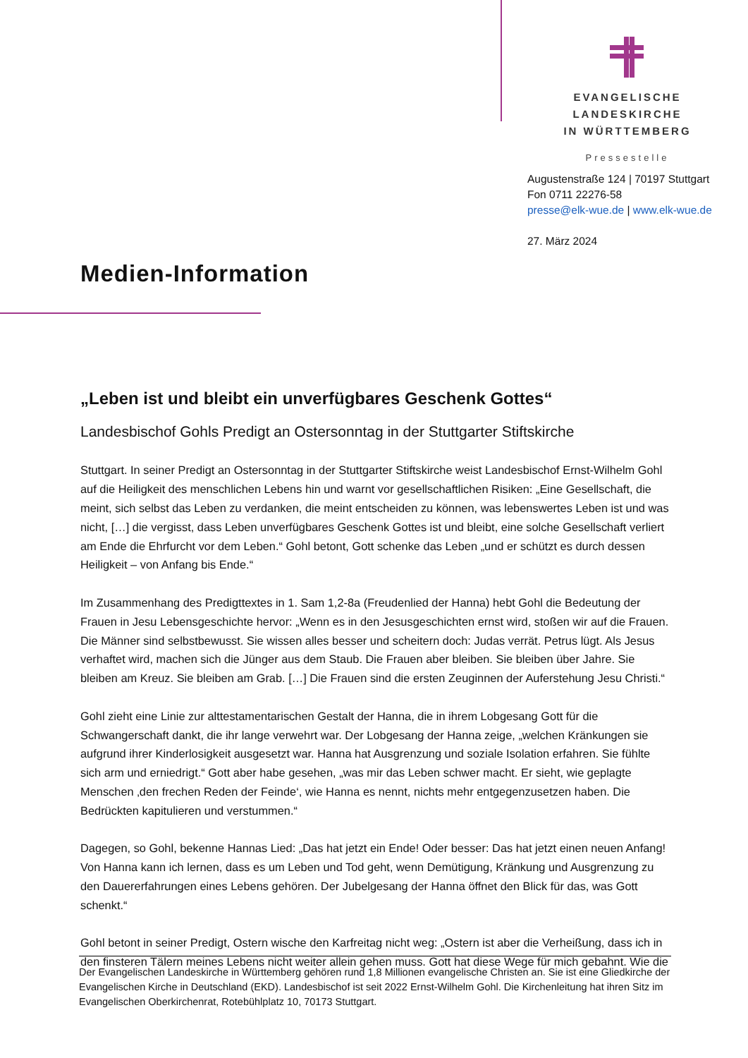EVANGELISCHE LANDESKIRCHE
IN WÜRTTEMBERG
Pressestelle
Augustenstraße 124 | 70197 Stuttgart
Fon 0711 22276-58
presse@elk-wue.de | www.elk-wue.de
27. März 2024
Medien-Information
„Leben ist und bleibt ein unverfügbares Geschenk Gottes“
Landesbischof Gohls Predigt an Ostersonntag in der Stuttgarter Stiftskirche
Stuttgart. In seiner Predigt an Ostersonntag in der Stuttgarter Stiftskirche weist Landesbischof Ernst-Wilhelm Gohl auf die Heiligkeit des menschlichen Lebens hin und warnt vor gesellschaftlichen Risiken: „Eine Gesellschaft, die meint, sich selbst das Leben zu verdanken, die meint entscheiden zu können, was lebenswertes Leben ist und was nicht, […] die vergisst, dass Leben unverfügbares Geschenk Gottes ist und bleibt, eine solche Gesellschaft verliert am Ende die Ehrfurcht vor dem Leben.“ Gohl betont, Gott schenke das Leben „und er schützt es durch dessen Heiligkeit – von Anfang bis Ende.“
Im Zusammenhang des Predigttextes in 1. Sam 1,2-8a (Freudenlied der Hanna) hebt Gohl die Bedeutung der Frauen in Jesu Lebensgeschichte hervor: „Wenn es in den Jesusgeschichten ernst wird, stoßen wir auf die Frauen. Die Männer sind selbstbewusst. Sie wissen alles besser und scheitern doch: Judas verrät. Petrus lügt. Als Jesus verhaftet wird, machen sich die Jünger aus dem Staub. Die Frauen aber bleiben. Sie bleiben über Jahre. Sie bleiben am Kreuz. Sie bleiben am Grab. […] Die Frauen sind die ersten Zeuginnen der Auferstehung Jesu Christi.“
Gohl zieht eine Linie zur alttestamentarischen Gestalt der Hanna, die in ihrem Lobgesang Gott für die Schwangerschaft dankt, die ihr lange verwehrt war. Der Lobgesang der Hanna zeige, „welchen Kränkungen sie aufgrund ihrer Kinderlosigkeit ausgesetzt war. Hanna hat Ausgrenzung und soziale Isolation erfahren. Sie fühlte sich arm und erniedrigt.“ Gott aber habe gesehen, „was mir das Leben schwer macht. Er sieht, wie geplagte Menschen ‚den frechen Reden der Feinde‘, wie Hanna es nennt, nichts mehr entgegenzusetzen haben. Die Bedrückten kapitulieren und verstummen.“
Dagegen, so Gohl, bekenne Hannas Lied: „Das hat jetzt ein Ende! Oder besser: Das hat jetzt einen neuen Anfang! Von Hanna kann ich lernen, dass es um Leben und Tod geht, wenn Demütigung, Kränkung und Ausgrenzung zu den Dauererfahrungen eines Lebens gehören. Der Jubelgesang der Hanna öffnet den Blick für das, was Gott schenkt.“
Gohl betont in seiner Predigt, Ostern wische den Karfreitag nicht weg: „Ostern ist aber die Verheißung, dass ich in den finsteren Tälern meines Lebens nicht weiter allein gehen muss. Gott hat diese Wege für mich gebahnt. Wie die
Der Evangelischen Landeskirche in Württemberg gehören rund 1,8 Millionen evangelische Christen an. Sie ist eine Gliedkirche der Evangelischen Kirche in Deutschland (EKD). Landesbischof ist seit 2022 Ernst-Wilhelm Gohl. Die Kirchenleitung hat ihren Sitz im Evangelischen Oberkirchenrat, Rotebühlplatz 10, 70173 Stuttgart.